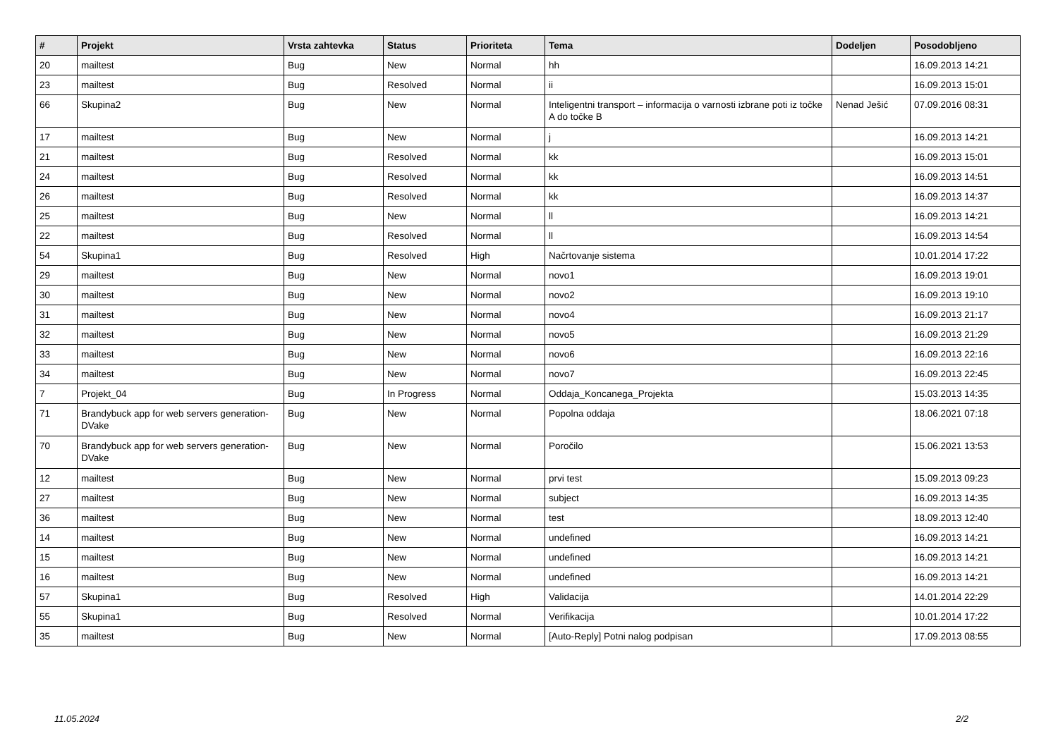| # | Projekt | Vrsta zahtevka | Status | Prioriteta | Tema | Dodeljen | Posodobljeno |
| --- | --- | --- | --- | --- | --- | --- | --- |
| 20 | mailtest | Bug | New | Normal | hh | | 16.09.2013 14:21 |
| 23 | mailtest | Bug | Resolved | Normal | ii | | 16.09.2013 15:01 |
| 66 | Skupina2 | Bug | New | Normal | Inteligentni transport – informacija o varnosti izbrane poti iz točke A do točke B | Nenad Ješić | 07.09.2016 08:31 |
| 17 | mailtest | Bug | New | Normal | j | | 16.09.2013 14:21 |
| 21 | mailtest | Bug | Resolved | Normal | kk | | 16.09.2013 15:01 |
| 24 | mailtest | Bug | Resolved | Normal | kk | | 16.09.2013 14:51 |
| 26 | mailtest | Bug | Resolved | Normal | kk | | 16.09.2013 14:37 |
| 25 | mailtest | Bug | New | Normal | ll | | 16.09.2013 14:21 |
| 22 | mailtest | Bug | Resolved | Normal | ll | | 16.09.2013 14:54 |
| 54 | Skupina1 | Bug | Resolved | High | Načrtovanje sistema | | 10.01.2014 17:22 |
| 29 | mailtest | Bug | New | Normal | novo1 | | 16.09.2013 19:01 |
| 30 | mailtest | Bug | New | Normal | novo2 | | 16.09.2013 19:10 |
| 31 | mailtest | Bug | New | Normal | novo4 | | 16.09.2013 21:17 |
| 32 | mailtest | Bug | New | Normal | novo5 | | 16.09.2013 21:29 |
| 33 | mailtest | Bug | New | Normal | novo6 | | 16.09.2013 22:16 |
| 34 | mailtest | Bug | New | Normal | novo7 | | 16.09.2013 22:45 |
| 7 | Projekt_04 | Bug | In Progress | Normal | Oddaja_Koncanega_Projekta | | 15.03.2013 14:35 |
| 71 | Brandybuck app for web servers generation-DVake | Bug | New | Normal | Popolna oddaja | | 18.06.2021 07:18 |
| 70 | Brandybuck app for web servers generation-DVake | Bug | New | Normal | Poročilo | | 15.06.2021 13:53 |
| 12 | mailtest | Bug | New | Normal | prvi test | | 15.09.2013 09:23 |
| 27 | mailtest | Bug | New | Normal | subject | | 16.09.2013 14:35 |
| 36 | mailtest | Bug | New | Normal | test | | 18.09.2013 12:40 |
| 14 | mailtest | Bug | New | Normal | undefined | | 16.09.2013 14:21 |
| 15 | mailtest | Bug | New | Normal | undefined | | 16.09.2013 14:21 |
| 16 | mailtest | Bug | New | Normal | undefined | | 16.09.2013 14:21 |
| 57 | Skupina1 | Bug | Resolved | High | Validacija | | 14.01.2014 22:29 |
| 55 | Skupina1 | Bug | Resolved | Normal | Verifikacija | | 10.01.2014 17:22 |
| 35 | mailtest | Bug | New | Normal | [Auto-Reply] Potni nalog podpisan | | 17.09.2013 08:55 |
11.05.2024 2/2